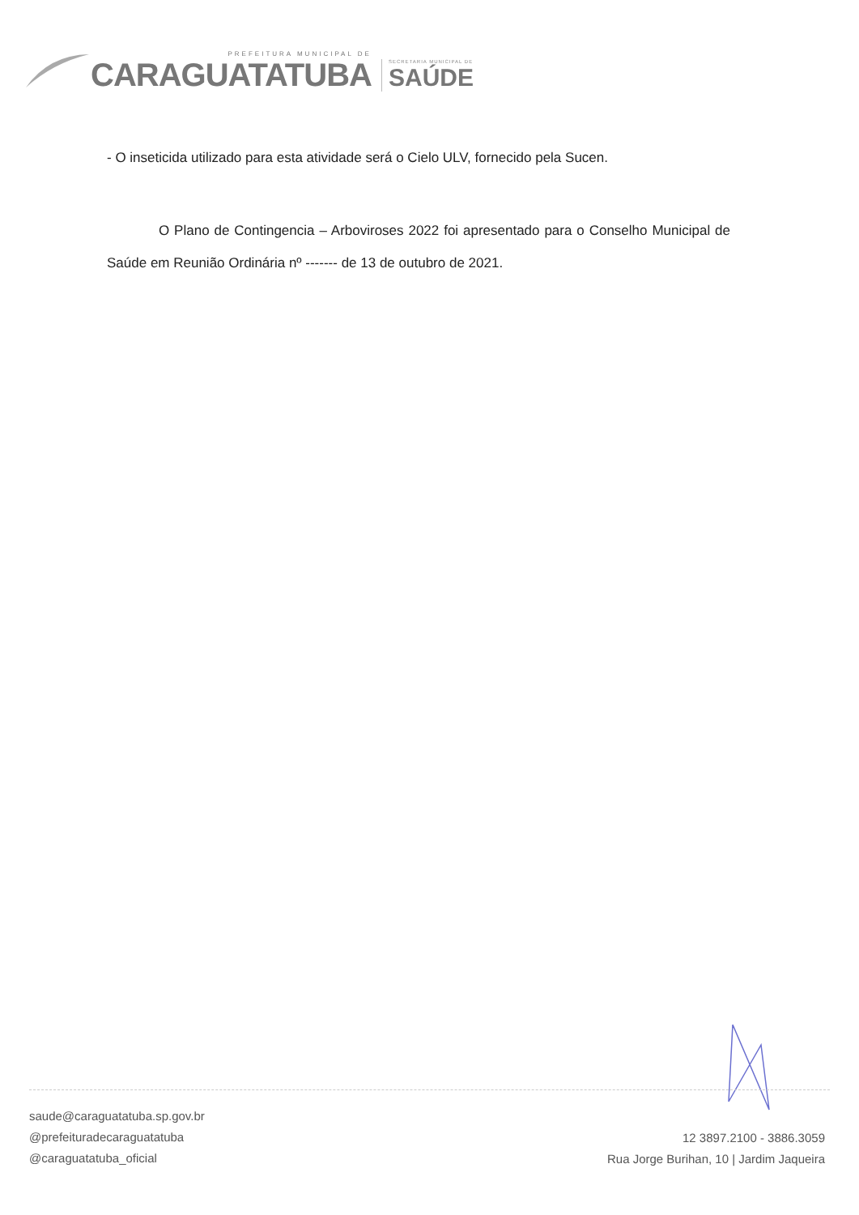PREFEITURA MUNICIPAL DE
CARAGUATATUBA
SECRETARIA MUNICIPAL DE
SAÚDE
- O inseticida utilizado para esta atividade será o Cielo ULV, fornecido pela Sucen.
O Plano de Contingencia – Arboviroses 2022 foi apresentado para o Conselho Municipal de Saúde em Reunião Ordinária nº ------- de 13 de outubro de 2021.
saude@caraguatatuba.sp.gov.br
@prefeituradecaraguatatuba
@caraguatatuba_oficial
12 3897.2100 - 3886.3059
Rua Jorge Burihan, 10 | Jardim Jaqueira